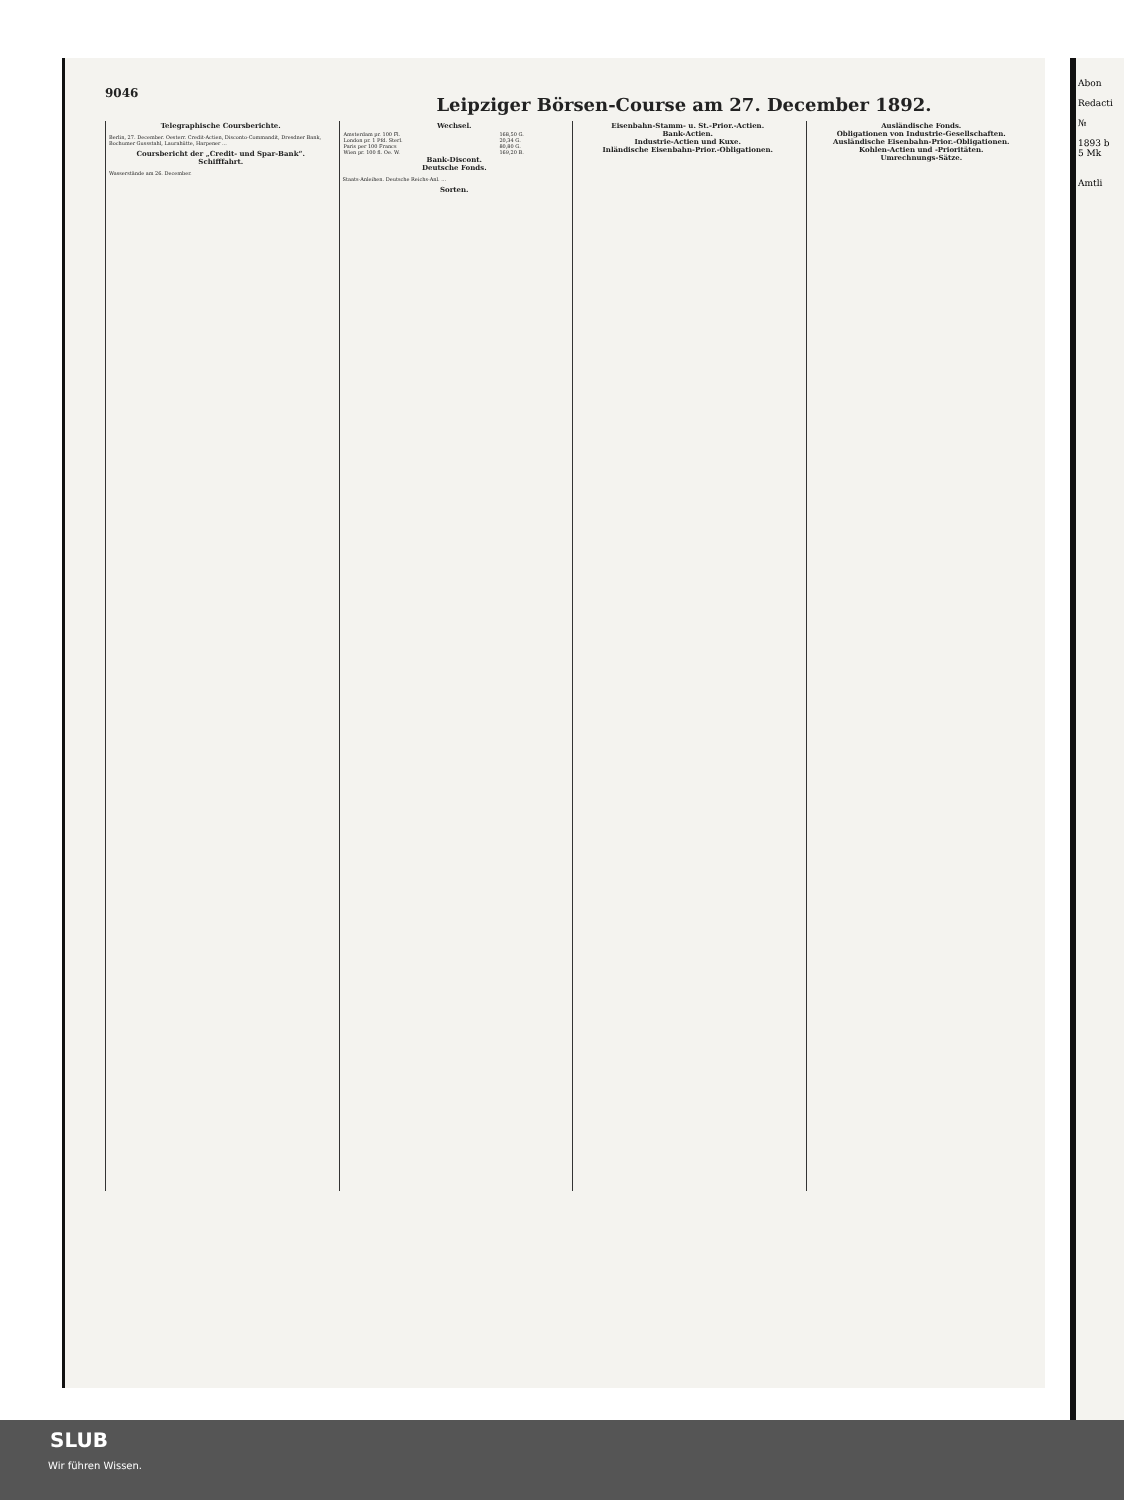9046
Leipziger Börsen-Course am 27. December 1892.
Telegraphische Coursberichte.
Berlin, 27. December. Oesterr. Credit-Actien, Disconto-Commandit, Dresdner Bank, Bochumer Gussstahl, Laurahütte, Harpener ...
Coursbericht der „Credit- und Spar-Bank“.
Schifffahrt.
Wasserstände am 26. December.
Wechsel.
| Amsterdam pr. 100 Fl. | 168,50 G. |
| London pr. 1 Pfd. Sterl. | 20,34 G. |
| Paris per 100 Francs | 80,80 G. |
| Wien pr. 100 fl. Oe. W. | 169,20 B. |
Bank-Discont.
Deutsche Fonds.
Staats-Anleihen. Deutsche Reichs-Anl. ...
Sorten.
Eisenbahn-Stamm- u. St.-Prior.-Actien.
Bank-Actien.
Industrie-Actien und Kuxe.
Inländische Eisenbahn-Prior.-Obligationen.
Ausländische Fonds.
Obligationen von Industrie-Gesellschaften.
Ausländische Eisenbahn-Prior.-Obligationen.
Kohlen-Actien und -Prioritäten.
Umrechnungs-Sätze.
Abon
Redacti
№
1893 b
5 Mk
Amtli
SLUB
Wir führen Wissen.